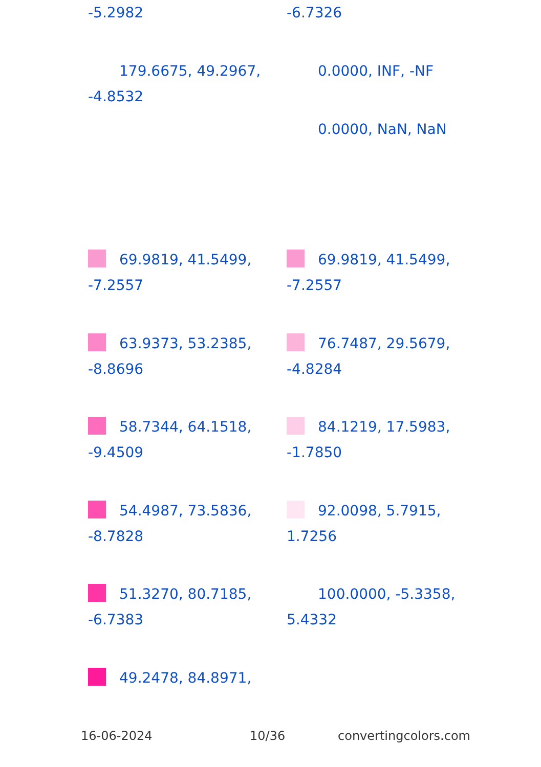-5.2982 -6.7326
179.6675, 49.2967, -4.8532
0.0000, INF, -NF
0.0000, NaN, NaN
69.9819, 41.5499, -7.2557
69.9819, 41.5499, -7.2557
63.9373, 53.2385, -8.8696
76.7487, 29.5679, -4.8284
58.7344, 64.1518, -9.4509
84.1219, 17.5983, -1.7850
54.4987, 73.5836, -8.7828
92.0098, 5.7915, 1.7256
51.3270, 80.7185, -6.7383
100.0000, -5.3358, 5.4332
49.2478, 84.8971,
16-06-2024 10/36 convertingcolors.com